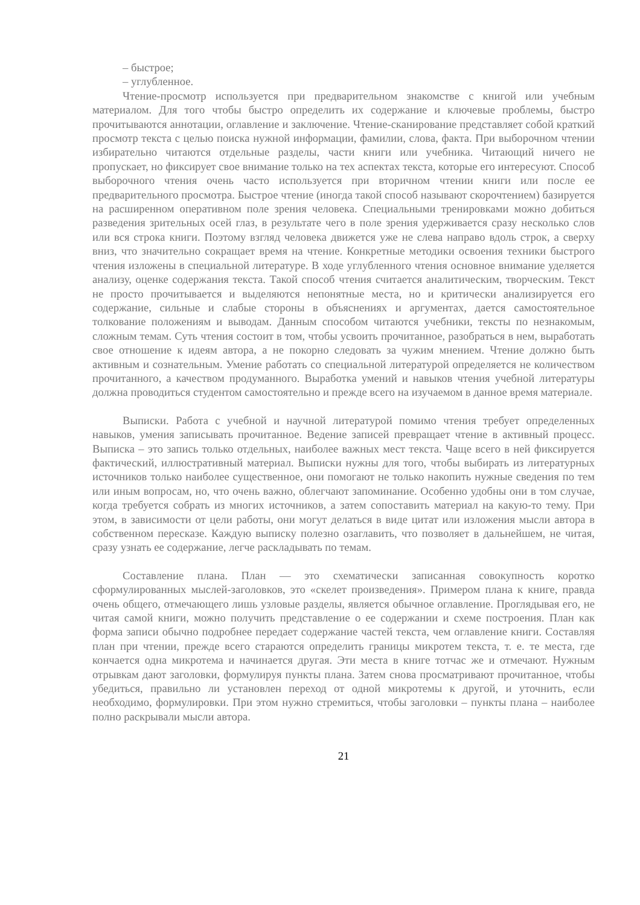– быстрое;
– углубленное.
Чтение-просмотр используется при предварительном знакомстве с книгой или учебным материалом. Для того чтобы быстро определить их содержание и ключевые проблемы, быстро прочитываются аннотации, оглавление и заключение. Чтение-сканирование представляет собой краткий просмотр текста с целью поиска нужной информации, фамилии, слова, факта. При выборочном чтении избирательно читаются отдельные разделы, части книги или учебника. Читающий ничего не пропускает, но фиксирует свое внимание только на тех аспектах текста, которые его интересуют. Способ выборочного чтения очень часто используется при вторичном чтении книги или после ее предварительного просмотра. Быстрое чтение (иногда такой способ называют скорочтением) базируется на расширенном оперативном поле зрения человека. Специальными тренировками можно добиться разведения зрительных осей глаз, в результате чего в поле зрения удерживается сразу несколько слов или вся строка книги. Поэтому взгляд человека движется уже не слева направо вдоль строк, а сверху вниз, что значительно сокращает время на чтение. Конкретные методики освоения техники быстрого чтения изложены в специальной литературе. В ходе углубленного чтения основное внимание уделяется анализу, оценке содержания текста. Такой способ чтения считается аналитическим, творческим. Текст не просто прочитывается и выделяются непонятные места, но и критически анализируется его содержание, сильные и слабые стороны в объяснениях и аргументах, дается самостоятельное толкование положениям и выводам. Данным способом читаются учебники, тексты по незнакомым, сложным темам. Суть чтения состоит в том, чтобы усвоить прочитанное, разобраться в нем, выработать свое отношение к идеям автора, а не покорно следовать за чужим мнением. Чтение должно быть активным и сознательным. Умение работать со специальной литературой определяется не количеством прочитанного, а качеством продуманного. Выработка умений и навыков чтения учебной литературы должна проводиться студентом самостоятельно и прежде всего на изучаемом в данное время материале.
Выписки. Работа с учебной и научной литературой помимо чтения требует определенных навыков, умения записывать прочитанное. Ведение записей превращает чтение в активный процесс. Выписка – это запись только отдельных, наиболее важных мест текста. Чаще всего в ней фиксируется фактический, иллюстративный материал. Выписки нужны для того, чтобы выбирать из литературных источников только наиболее существенное, они помогают не только накопить нужные сведения по тем или иным вопросам, но, что очень важно, облегчают запоминание. Особенно удобны они в том случае, когда требуется собрать из многих источников, а затем сопоставить материал на какую-то тему. При этом, в зависимости от цели работы, они могут делаться в виде цитат или изложения мысли автора в собственном пересказе. Каждую выписку полезно озаглавить, что позволяет в дальнейшем, не читая, сразу узнать ее содержание, легче раскладывать по темам.
Составление плана. План — это схематически записанная совокупность коротко сформулированных мыслей-заголовков, это «скелет произведения». Примером плана к книге, правда очень общего, отмечающего лишь узловые разделы, является обычное оглавление. Проглядывая его, не читая самой книги, можно получить представление о ее содержании и схеме построения. План как форма записи обычно подробнее передает содержание частей текста, чем оглавление книги. Составляя план при чтении, прежде всего стараются определить границы микротем текста, т. е. те места, где кончается одна микротема и начинается другая. Эти места в книге тотчас же и отмечают. Нужным отрывкам дают заголовки, формулируя пункты плана. Затем снова просматривают прочитанное, чтобы убедиться, правильно ли установлен переход от одной микротемы к другой, и уточнить, если необходимо, формулировки. При этом нужно стремиться, чтобы заголовки – пункты плана – наиболее полно раскрывали мысли автора.
21